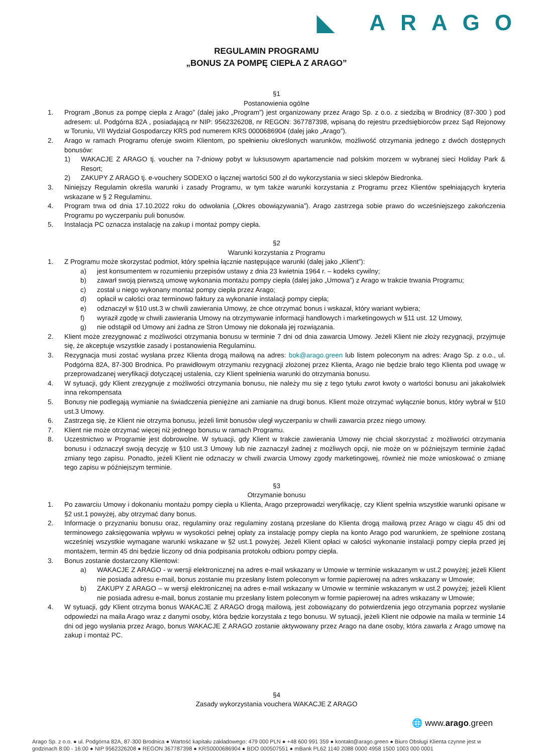◣ ARAGO
REGULAMIN PROGRAMU
„BONUS ZA POMPĘ CIEPŁA Z ARAGO”
§1
Postanowienia ogólne
1. Program „Bonus za pompę ciepła z Arago” (dalej jako „Program”) jest organizowany przez Arago Sp. z o.o. z siedzibą w Brodnicy (87-300 ) pod adresem: ul. Podgórna 82A , posiadającą nr NIP: 9562326208, nr REGON: 367787398, wpisaną do rejestru przedsiębiorców przez Sąd Rejonowy w Toruniu, VII Wydział Gospodarczy KRS pod numerem KRS 0000686904 (dalej jako „Arago”).
2. Arago w ramach Programu oferuje swoim Klientom, po spełnieniu określonych warunków, możliwość otrzymania jednego z dwóch dostępnych bonusów:
1) WAKACJE Z ARAGO tj. voucher na 7-dniowy pobyt w luksusowym apartamencie nad polskim morzem w wybranej sieci Holiday Park & Resort;
2) ZAKUPY Z ARAGO tj. e-vouchery SODEXO o łącznej wartości 500 zł do wykorzystania w sieci sklepów Biedronka.
3. Niniejszy Regulamin określa warunki i zasady Programu, w tym także warunki korzystania z Programu przez Klientów spełniających kryteria wskazane w § 2 Regulaminu.
4. Program trwa od dnia 17.10.2022 roku do odwołania („Okres obowiązywania”). Arago zastrzega sobie prawo do wcześniejszego zakończenia Programu po wyczerpaniu puli bonusów.
5. Instalacja PC oznacza instalację na zakup i montaż pompy ciepła.
§2
Warunki korzystania z Programu
1. Z Programu może skorzystać podmiot, który spełnia łącznie następujące warunki (dalej jako „Klient”):
a) jest konsumentem w rozumieniu przepisów ustawy z dnia 23 kwietnia 1964 r. – kodeks cywilny;
b) zawarł swoją pierwszą umowę wykonania montażu pompy ciepła (dalej jako „Umowa”) z Arago w trakcie trwania Programu;
c) został u niego wykonany montaż pompy ciepła przez Arago;
d) opłacił w całości oraz terminowo faktury za wykonanie instalacji pompy ciepła;
e) odznaczył w §10 ust.3 w chwili zawierania Umowy, że chce otrzymać bonus i wskazał, który wariant wybiera;
f) wyraził zgodę w chwili zawierania Umowy na otrzymywanie informacji handlowych i marketingowych w §11 ust. 12 Umowy,
g) nie odstąpił od Umowy ani żadna ze Stron Umowy nie dokonała jej rozwiązania.
2. Klient może zrezygnować z możliwości otrzymania bonusu w terminie 7 dni od dnia zawarcia Umowy. Jeżeli Klient nie złoży rezygnacji, przyjmuje się, że akceptuje wszystkie zasady i postanowienia Regulaminu.
3. Rezygnacja musi zostać wysłana przez Klienta drogą mailową na adres: bok@arago.green lub listem poleconym na adres: Arago Sp. z o.o., ul. Podgórna 82A, 87-300 Brodnica. Po prawidłowym otrzymaniu rezygnacji złożonej przez Klienta, Arago nie będzie brało tego Klienta pod uwagę w przeprowadzanej weryfikacji dotyczącej ustalenia, czy Klient spełnienia warunki do otrzymania bonusu.
4. W sytuacji, gdy Klient zrezygnuje z możliwości otrzymania bonusu, nie należy mu się z tego tytułu zwrot kwoty o wartości bonusu ani jakakolwiek inna rekompensata
5. Bonusy nie podlegają wymianie na świadczenia pieniężne ani zamianie na drugi bonus. Klient może otrzymać wyłącznie bonus, który wybrał w §10 ust.3 Umowy.
6. Zastrzega się, że Klient nie otrzyma bonusu, jeżeli limit bonusów uległ wyczerpaniu w chwili zawarcia przez niego umowy.
7. Klient nie może otrzymać więcej niż jednego bonusu w ramach Programu.
8. Uczestnictwo w Programie jest dobrowolne. W sytuacji, gdy Klient w trakcie zawierania Umowy nie chciał skorzystać z możliwości otrzymania bonusu i odznaczył swoją decyzję w §10 ust.3 Umowy lub nie zaznaczył żadnej z możliwych opcji, nie może on w późniejszym terminie żądać zmiany tego zapisu. Ponadto, jeżeli Klient nie odznaczy w chwili zwarcia Umowy zgody marketingowej, również nie może wnioskować o zmianę tego zapisu w późniejszym terminie.
§3
Otrzymanie bonusu
1. Po zawarciu Umowy i dokonaniu montażu pompy ciepła u Klienta, Arago przeprowadzi weryfikację, czy Klient spełnia wszystkie warunki opisane w §2 ust.1 powyżej, aby otrzymać dany bonus.
2. Informacje o przyznaniu bonusu oraz, regulaminy oraz regulaminy zostaną przesłane do Klienta drogą mailową przez Arago w ciągu 45 dni od terminowego zaksięgowania wpływu w wysokości pełnej opłaty za instalację pompy ciepła na konto Arago pod warunkiem, że spełnione zostaną wcześniej wszystkie wymagane warunki wskazane w §2 ust.1 powyżej. Jeżeli Klient opłaci w całości wykonanie instalacji pompy ciepła przed jej montażem, termin 45 dni będzie liczony od dnia podpisania protokołu odbioru pompy ciepła.
3. Bonus zostanie dostarczony Klientowi:
a) WAKACJE Z ARAGO - w wersji elektronicznej na adres e-mail wskazany w Umowie w terminie wskazanym w ust.2 powyżej; jeżeli Klient nie posiada adresu e-mail, bonus zostanie mu przesłany listem poleconym w formie papierowej na adres wskazany w Umowie;
b) ZAKUPY Z ARAGO – w wersji elektronicznej na adres e-mail wskazany w Umowie w terminie wskazanym w ust.2 powyżej; jeżeli Klient nie posiada adresu e-mail, bonus zostanie mu przesłany listem poleconym w formie papierowej na adres wskazany w Umowie;
4. W sytuacji, gdy Klient otrzyma bonus WAKACJE Z ARAGO drogą mailową, jest zobowiązany do potwierdzenia jego otrzymania poprzez wysłanie odpowiedzi na maila Arago wraz z danymi osoby, która będzie korzystała z tego bonusu. W sytuacji, jeżeli Klient nie odpowie na maila w terminie 14 dni od jego wysłania przez Arago, bonus WAKACJE Z ARAGO zostanie aktywowany przez Arago na dane osoby, która zawarła z Arago umowę na zakup i montaż PC.
§4
Zasady wykorzystania vouchera WAKACJE Z ARAGO
🌐 www.arago.green
Arago Sp. z o.o. ● ul. Podgórna 82A, 87-300 Brodnica ● Wartość kapitału zakładowego: 479 000 PLN ● +48 600 991 359 ● kontakt@arago.green ● Biuro Obsługi Klienta czynne jest w godzinach 8:00 - 16:00 ● NIP 9562326208 ● REGON 367787398 ● KRS0000686904 ● BDO 000507551 ● mBank PL62 1140 2088 0000 4958 1500 1003 000 0001